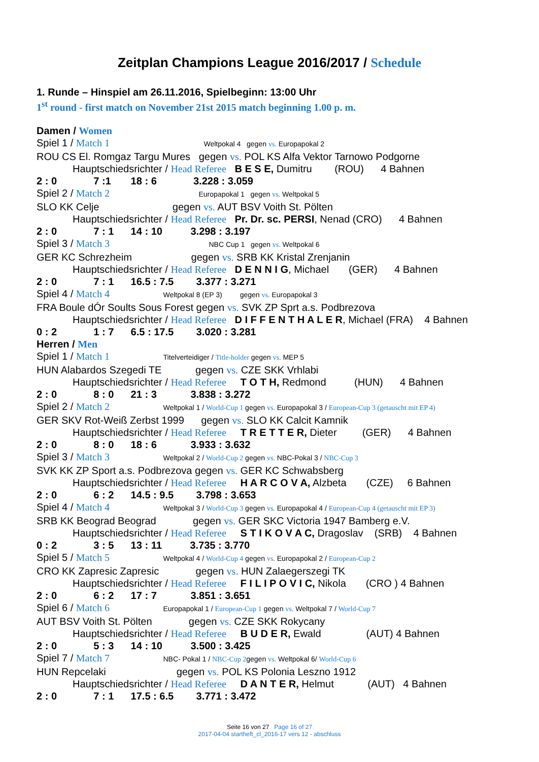Zeitplan Champions League 2016/2017 / Schedule
1. Runde – Hinspiel am 26.11.2016, Spielbeginn: 13:00 Uhr
1<sup>st</sup> round - first match on November 21st 2015 match beginning 1.00 p. m.
Damen / Women
Spiel 1 / Match 1 Weltpokal 4 gegen vs. Europapokal 2
ROU CS El. Romgaz Targu Mures gegen vs. POL KS Alfa Vektor Tarnowo Podgorne
Hauptschiedsrichter / Head Referee B E S E, Dumitru (ROU) 4 Bahnen
2 : 0 7 :1 18 : 6 3.228 : 3.059
Spiel 2 / Match 2 Europapokal 1 gegen vs. Weltpokal 5
SLO KK Celje gegen vs. AUT BSV Voith St. Pölten
Hauptschiedsrichter / Head Referee Pr. Dr. sc. PERSI, Nenad (CRO) 4 Bahnen
2 : 0 7 : 1 14 : 10 3.298 : 3.197
Spiel 3 / Match 3 NBC Cup 1 gegen vs. Weltpokal 6
GER KC Schrezheim gegen vs. SRB KK Kristal Zrenjanin
Hauptschiedsrichter / Head Referee D E N N I G, Michael (GER) 4 Bahnen
2 : 0 7 : 1 16.5 : 7.5 3.377 : 3.271
Spiel 4 / Match 4 Weltpokal 8 (EP 3) gegen vs. Europapokal 3
FRA Boule dÓr Soults Sous Forest gegen vs. SVK ZP Sprt a.s. Podbrezova
Hauptschiedsrichter / Head Referee D I F F E N T H A L E R, Michael (FRA) 4 Bahnen
0 : 2 1 : 7 6.5 : 17.5 3.020 : 3.281
Herren / Men
Spiel 1 / Match 1 Titelverteidiger / Title-holder gegen vs. MEP 5
HUN Alabardos Szegedi TE gegen vs. CZE SKK Vrhlabi
Hauptschiedsrichter / Head Referee T O T H, Redmond (HUN) 4 Bahnen
2 : 0 8 : 0 21 : 3 3.838 : 3.272
Spiel 2 / Match 2 Weltpokal 1 / World-Cup 1 gegen vs. Europapokal 3 / European-Cup 3 (getauscht mit EP 4)
GER SKV Rot-Weiß Zerbst 1999 gegen vs. SLO KK Calcit Kamnik
Hauptschiedsrichter / Head Referee T R E T T E R, Dieter (GER) 4 Bahnen
2 : 0 8 : 0 18 : 6 3.933 : 3.632
Spiel 3 / Match 3 Weltpokal 2 / World-Cup 2 gegen vs. NBC-Pokal 3 / NBC-Cup 3
SVK KK ZP Sport a.s. Podbrezova gegen vs. GER KC Schwabsberg
Hauptschiedsrichter / Head Referee H A R C O V A, Alzbeta (CZE) 6 Bahnen
2 : 0 6 : 2 14.5 : 9.5 3.798 : 3.653
Spiel 4 / Match 4 Weltpokal 3 / World-Cup 3 gegen vs. Europapokal 4 / European-Cup 4 (getauscht mit EP 3)
SRB KK Beograd Beograd gegen vs. GER SKC Victoria 1947 Bamberg e.V.
Hauptschiedsrichter / Head Referee S T I K O V A C, Dragoslav (SRB) 4 Bahnen
0 : 2 3 : 5 13 : 11 3.735 : 3.770
Spiel 5 / Match 5 Weltpokal 4 / World-Cup 4 gegen vs. Europapokal 2 / European-Cup 2
CRO KK Zapresic Zapresic gegen vs. HUN Zalaegerszegi TK
Hauptschiedsrichter / Head Referee F I L I P O V I C, Nikola (CRO ) 4 Bahnen
2 : 0 6 : 2 17 : 7 3.851 : 3.651
Spiel 6 / Match 6 Europapokal 1 / European-Cup 1 gegen vs. Weltpokal 7 / World-Cup 7
AUT BSV Voith St. Pölten gegen vs. CZE SKK Rokycany
Hauptschiedsrichter / Head Referee B U D E R, Ewald (AUT) 4 Bahnen
2 : 0 5 : 3 14 : 10 3.500 : 3.425
Spiel 7 / Match 7 NBC- Pokal 1 / NBC-Cup 2gegen vs. Weltpokal 6/ World-Cup 6
HUN Repcelaki gegen vs. POL KS Polonia Leszno 1912
Hauptschiedsrichter / Head Referee D A N T E R, Helmut (AUT) 4 Bahnen
2 : 0 7 : 1 17.5 : 6.5 3.771 : 3.472
Seite 16 von 27 Page 16 of 27
2017-04-04 startheft_cl_2016-17 vers 12 - abschluss